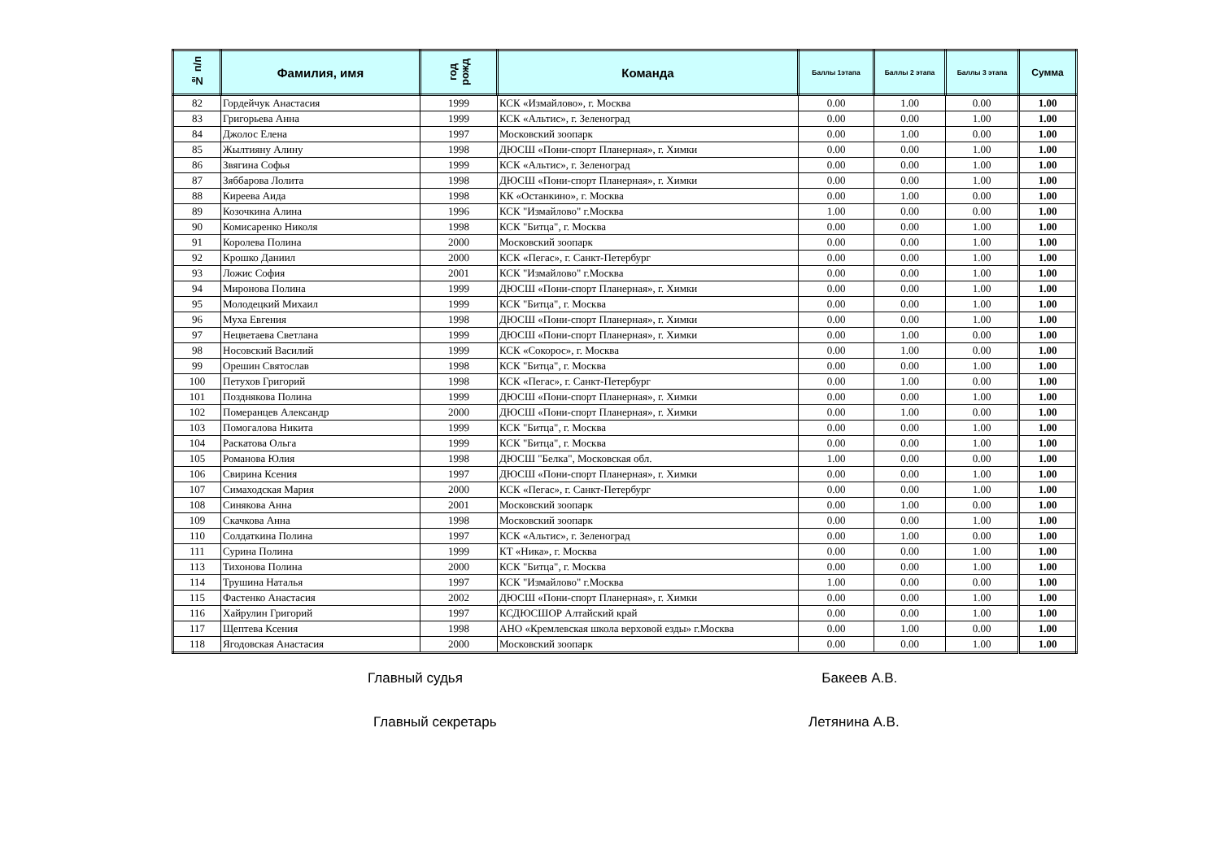| № п/п | Фамилия, имя | год рожд | Команда | Баллы 1этапа | Баллы 2 этапа | Баллы 3 этапа | Сумма |
| --- | --- | --- | --- | --- | --- | --- | --- |
| 82 | Гордейчук Анастасия | 1999 | КСК «Измайлово», г. Москва | 0.00 | 1.00 | 0.00 | 1.00 |
| 83 | Григорьева Анна | 1999 | КСК «Альтис», г. Зеленоград | 0.00 | 0.00 | 1.00 | 1.00 |
| 84 | Джолос Елена | 1997 | Московский зоопарк | 0.00 | 1.00 | 0.00 | 1.00 |
| 85 | Жылтияну Алину | 1998 | ДЮСШ «Пони-спорт Планерная», г. Химки | 0.00 | 0.00 | 1.00 | 1.00 |
| 86 | Звягина Софья | 1999 | КСК «Альтис», г. Зеленоград | 0.00 | 0.00 | 1.00 | 1.00 |
| 87 | Зяббарова Лолита | 1998 | ДЮСШ «Пони-спорт Планерная», г. Химки | 0.00 | 0.00 | 1.00 | 1.00 |
| 88 | Киреева Аида | 1998 | КК «Останкино», г. Москва | 0.00 | 1.00 | 0.00 | 1.00 |
| 89 | Козочкина Алина | 1996 | КСК "Измайлово" г.Москва | 1.00 | 0.00 | 0.00 | 1.00 |
| 90 | Комисаренко Николя | 1998 | КСК "Битца", г. Москва | 0.00 | 0.00 | 1.00 | 1.00 |
| 91 | Королева Полина | 2000 | Московский зоопарк | 0.00 | 0.00 | 1.00 | 1.00 |
| 92 | Крошко Даниил | 2000 | КСК «Пегас», г. Санкт-Петербург | 0.00 | 0.00 | 1.00 | 1.00 |
| 93 | Ложис София | 2001 | КСК "Измайлово" г.Москва | 0.00 | 0.00 | 1.00 | 1.00 |
| 94 | Миронова Полина | 1999 | ДЮСШ «Пони-спорт Планерная», г. Химки | 0.00 | 0.00 | 1.00 | 1.00 |
| 95 | Молодецкий Михаил | 1999 | КСК "Битца", г. Москва | 0.00 | 0.00 | 1.00 | 1.00 |
| 96 | Муха Евгения | 1998 | ДЮСШ «Пони-спорт Планерная», г. Химки | 0.00 | 0.00 | 1.00 | 1.00 |
| 97 | Нецветаева Светлана | 1999 | ДЮСШ «Пони-спорт Планерная», г. Химки | 0.00 | 1.00 | 0.00 | 1.00 |
| 98 | Носовский Василий | 1999 | КСК «Сокорос», г. Москва | 0.00 | 1.00 | 0.00 | 1.00 |
| 99 | Орешин Святослав | 1998 | КСК "Битца", г. Москва | 0.00 | 0.00 | 1.00 | 1.00 |
| 100 | Петухов Григорий | 1998 | КСК «Пегас», г. Санкт-Петербург | 0.00 | 1.00 | 0.00 | 1.00 |
| 101 | Позднякова Полина | 1999 | ДЮСШ «Пони-спорт Планерная», г. Химки | 0.00 | 0.00 | 1.00 | 1.00 |
| 102 | Померанцев Александр | 2000 | ДЮСШ «Пони-спорт Планерная», г. Химки | 0.00 | 1.00 | 0.00 | 1.00 |
| 103 | Помогалова Никита | 1999 | КСК "Битца", г. Москва | 0.00 | 0.00 | 1.00 | 1.00 |
| 104 | Раскатова Ольга | 1999 | КСК "Битца", г. Москва | 0.00 | 0.00 | 1.00 | 1.00 |
| 105 | Романова Юлия | 1998 | ДЮСШ "Белка", Московская обл. | 1.00 | 0.00 | 0.00 | 1.00 |
| 106 | Свирина Ксения | 1997 | ДЮСШ «Пони-спорт Планерная», г. Химки | 0.00 | 0.00 | 1.00 | 1.00 |
| 107 | Симаходская Мария | 2000 | КСК «Пегас», г. Санкт-Петербург | 0.00 | 0.00 | 1.00 | 1.00 |
| 108 | Синякова Анна | 2001 | Московский зоопарк | 0.00 | 1.00 | 0.00 | 1.00 |
| 109 | Скачкова Анна | 1998 | Московский зоопарк | 0.00 | 0.00 | 1.00 | 1.00 |
| 110 | Солдаткина Полина | 1997 | КСК «Альтис», г. Зеленоград | 0.00 | 1.00 | 0.00 | 1.00 |
| 111 | Сурина Полина | 1999 | КТ «Ника», г. Москва | 0.00 | 0.00 | 1.00 | 1.00 |
| 113 | Тихонова Полина | 2000 | КСК "Битца", г. Москва | 0.00 | 0.00 | 1.00 | 1.00 |
| 114 | Трушина Наталья | 1997 | КСК "Измайлово" г.Москва | 1.00 | 0.00 | 0.00 | 1.00 |
| 115 | Фастенко Анастасия | 2002 | ДЮСШ «Пони-спорт Планерная», г. Химки | 0.00 | 0.00 | 1.00 | 1.00 |
| 116 | Хайрулин Григорий | 1997 | КСДЮСШОР Алтайский край | 0.00 | 0.00 | 1.00 | 1.00 |
| 117 | Щептева Ксения | 1998 | АНО «Кремлевская школа верховой езды» г.Москва | 0.00 | 1.00 | 0.00 | 1.00 |
| 118 | Ягодовская Анастасия | 2000 | Московский зоопарк | 0.00 | 0.00 | 1.00 | 1.00 |
Главный судья Бакеев А.В.
Главный секретарь Летянина А.В.